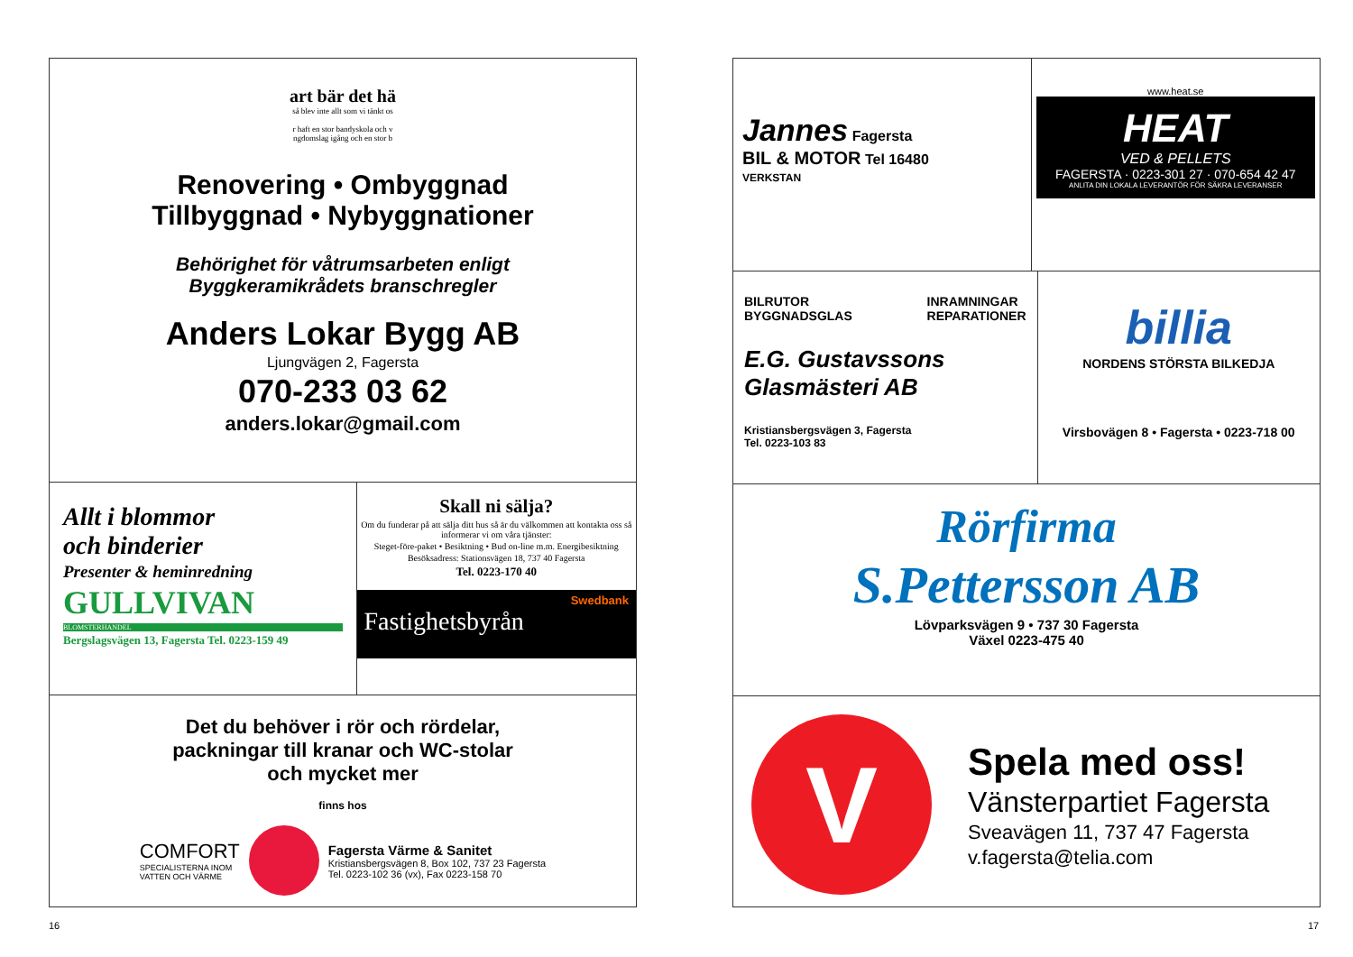art bär det hä
så blev inte allt som vi tänkt os
r haft en stor bandyskola och v
ngdomslag igång och en stor b
Renovering • Ombyggnad
Tillbyggnad • Nybyggnationer
Behörighet för våtrumsarbeten enligt
Byggkeramikrådets branschregler
Anders Lokar Bygg AB
Ljungvägen 2, Fagersta
070-233 03 62
anders.lokar@gmail.com
Allt i blommor
och binderier
Presenter & heminredning
GULLVIVAN
BLOMSTERHANDEL
Bergslagsvägen 13, Fagersta Tel. 0223-159 49
Skall ni sälja?
Om du funderar på att sälja ditt hus så är du välkommen att kontakta oss så informerar vi om våra tjänster:
Steget-före-paket • Besiktning • Bud on-line m.m. Energibesiktning
Besöksadress: Stationsvägen 18, 737 40 Fagersta
Tel. 0223-170 40
Swedbank
Fastighetsbyrån
Det du behöver i rör och rördelar,
packningar till kranar och WC-stolar
och mycket mer
finns hos
COMFORT
SPECIALISTERNA INOM
VATTEN OCH VÄRME
Fagersta Värme & Sanitet
Kristiansbergsvägen 8, Box 102, 737 23 Fagersta
Tel. 0223-102 36 (vx), Fax 0223-158 70
16
Jannes Fagersta
BIL & MOTOR Tel 16480
VERKSTAN
www.heat.se
HEAT
VED & PELLETS
FAGERSTA · 0223-301 27 · 070-654 42 47
ANLITA DIN LOKALA LEVERANTÖR FÖR SÄKRA LEVERANSER
BILRUTOR
BYGGNADSGLAS INRAMNINGAR
REPARATIONER
E.G. Gustavssons
Glasmästeri AB
Kristiansbergsvägen 3, Fagersta
Tel. 0223-103 83
billia
NORDENS STÖRSTA BILKEDJA
Virsbovägen 8 • Fagersta • 0223-718 00
Rörfirma
S.Pettersson AB
Lövparksvägen 9 • 737 30 Fagersta
Växel 0223-475 40
V
Spela med oss!
Vänsterpartiet Fagersta
Sveavägen 11, 737 47 Fagersta
v.fagersta@telia.com
17